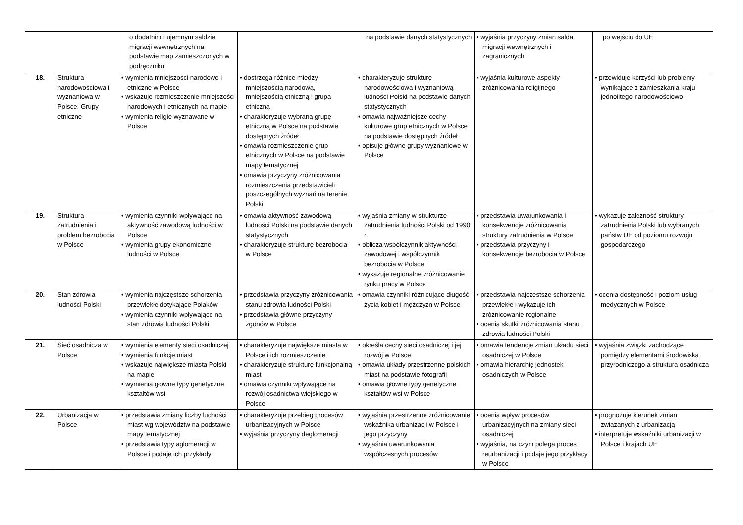| | | o dodatnim i ujemnym saldzie migracji wewnętrznych na podstawie map zamieszczonych w podręczniku | | na podstawie danych statystycznych | • wyjaśnia przyczyny zmian salda migracji wewnętrznych i zagranicznych | po wejściu do UE |
| 18. | Struktura narodowościowa i wyznaniowa w Polsce. Grupy etniczne | • wymienia mniejszości narodowe i etniczne w Polsce • wskazuje rozmieszczenie mniejszości narodowych i etnicznych na mapie • wymienia religie wyznawane w Polsce | • dostrzega różnice między mniejszością narodową, mniejszością etniczną i grupą etniczną • charakteryzuje wybraną grupę etniczną w Polsce na podstawie dostępnych źródeł • omawia rozmieszczenie grup etnicznych w Polsce na podstawie mapy tematycznej • omawia przyczyny zróżnicowania rozmieszczenia przedstawicieli poszczególnych wyznań na terenie Polski | • charakteryzuje strukturę narodowościową i wyznaniową ludności Polski na podstawie danych statystycznych • omawia najważniejsze cechy kulturowe grup etnicznych w Polsce na podstawie dostępnych źródeł • opisuje główne grupy wyznaniowe w Polsce | • wyjaśnia kulturowe aspekty zróżnicowania religijnego | • przewiduje korzyści lub problemy wynikające z zamieszkania kraju jednolitego narodowościowo |
| 19. | Struktura zatrudnienia i problem bezrobocia w Polsce | • wymienia czynniki wpływające na aktywność zawodową ludności w Polsce • wymienia grupy ekonomiczne ludności w Polsce | • omawia aktywność zawodową ludności Polski na podstawie danych statystycznych • charakteryzuje strukturę bezrobocia w Polsce | • wyjaśnia zmiany w strukturze zatrudnienia ludności Polski od 1990 r. • oblicza współczynnik aktywności zawodowej i współczynnik bezrobocia w Polsce • wykazuje regionalne zróżnicowanie rynku pracy w Polsce | • przedstawia uwarunkowania i konsekwencje zróżnicowania struktury zatrudnienia w Polsce • przedstawia przyczyny i konsekwencje bezrobocia w Polsce | • wykazuje zależność struktury zatrudnienia Polski lub wybranych państw UE od poziomu rozwoju gospodarczego |
| 20. | Stan zdrowia ludności Polski | • wymienia najczęstsze schorzenia przewlekłe dotykające Polaków • wymienia czynniki wpływające na stan zdrowia ludności Polski | • przedstawia przyczyny zróżnicowania stanu zdrowia ludności Polski • przedstawia główne przyczyny zgonów w Polsce | • omawia czynniki różnicujące długość życia kobiet i mężczyzn w Polsce | • przedstawia najczęstsze schorzenia przewlekłe i wykazuje ich zróżnicowanie regionalne • ocenia skutki zróżnicowania stanu zdrowia ludności Polski | • ocenia dostępność i poziom usług medycznych w Polsce |
| 21. | Sieć osadnicza w Polsce | • wymienia elementy sieci osadniczej • wymienia funkcje miast • wskazuje największe miasta Polski na mapie • wymienia główne typy genetyczne kształtów wsi | • charakteryzuje największe miasta w Polsce i ich rozmieszczenie • charakteryzuje strukturę funkcjonalną miast • omawia czynniki wpływające na rozwój osadnictwa wiejskiego w Polsce | • określa cechy sieci osadniczej i jej rozwój w Polsce • omawia układy przestrzenne polskich miast na podstawie fotografii • omawia główne typy genetyczne kształtów wsi w Polsce | • omawia tendencje zmian układu sieci osadniczej w Polsce • omawia hierarchię jednostek osadniczych w Polsce | • wyjaśnia związki zachodzące pomiędzy elementami środowiska przyrodniczego a strukturą osadniczą |
| 22. | Urbanizacja w Polsce | • przedstawia zmiany liczby ludności miast wg województw na podstawie mapy tematycznej • przedstawia typy aglomeracji w Polsce i podaje ich przykłady | • charakteryzuje przebieg procesów urbanizacyjnych w Polsce • wyjaśnia przyczyny deglomeracji | • wyjaśnia przestrzenne zróżnicowanie wskaźnika urbanizacji w Polsce i jego przyczyny • wyjaśnia uwarunkowania współczesnych procesów | • ocenia wpływ procesów urbanizacyjnych na zmiany sieci osadniczej • wyjaśnia, na czym polega proces reurbanizacji i podaje jego przykłady w Polsce | • prognozuje kierunek zmian związanych z urbanizacją • interpretuje wskaźniki urbanizacji w Polsce i krajach UE |